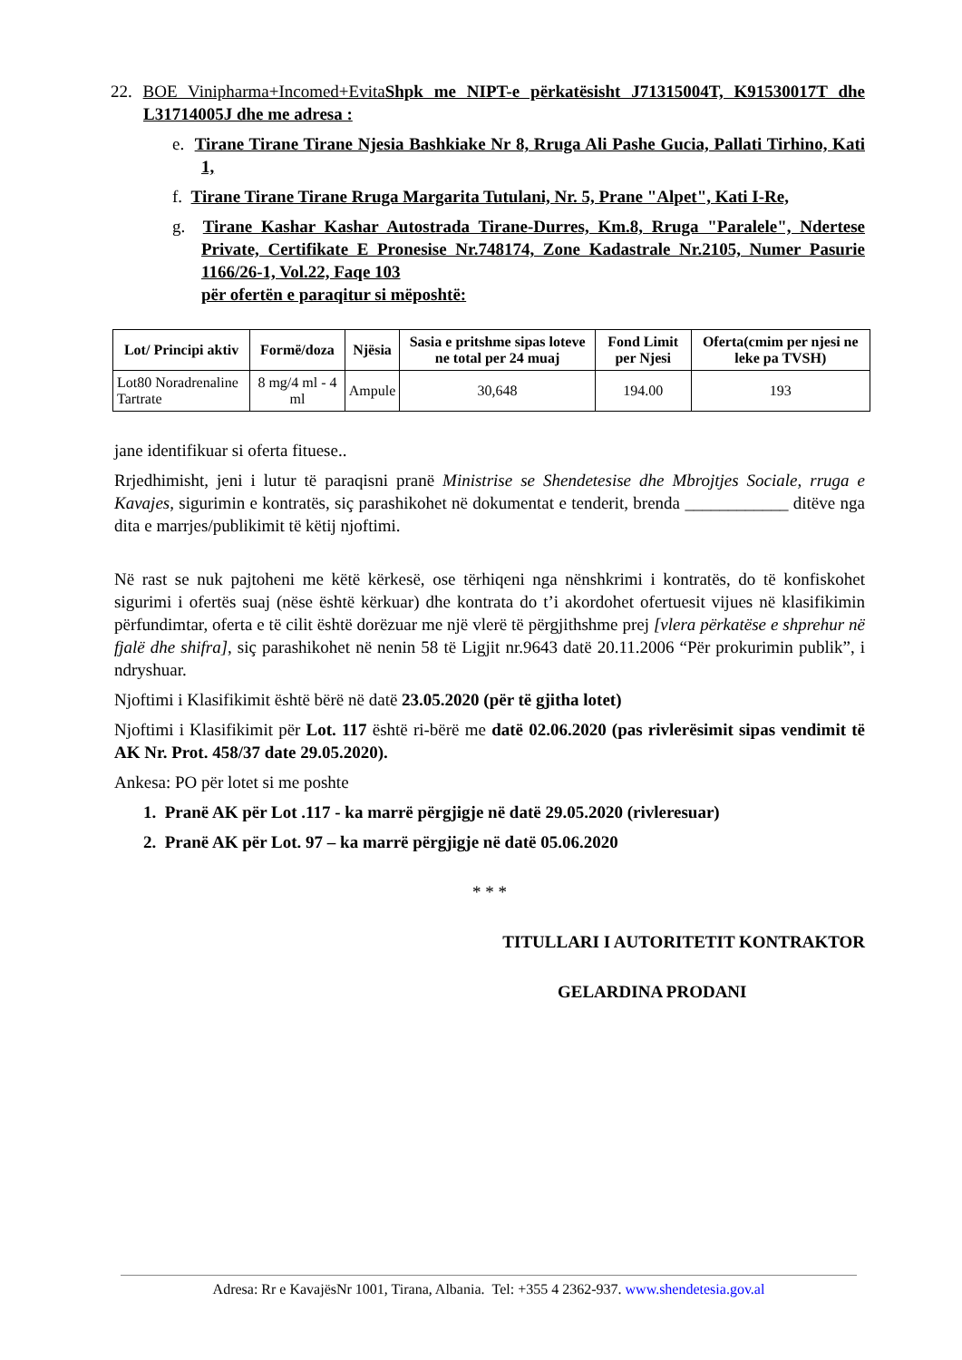22. BOE Vinipharma+Incomed+EvitaShpk me NIPT-e përkatësisht J71315004T, K91530017T dhe L31714005J dhe me adresa :
e. Tirane Tirane Tirane Njesia Bashkiake Nr 8, Rruga Ali Pashe Gucia, Pallati Tirhino, Kati 1,
f. Tirane Tirane Tirane Rruga Margarita Tutulani, Nr. 5, Prane "Alpet", Kati I-Re,
g. Tirane Kashar Kashar Autostrada Tirane-Durres, Km.8, Rruga "Paralele", Ndertese Private, Certifikate E Pronesise Nr.748174, Zone Kadastrale Nr.2105, Numer Pasurie 1166/26-1, Vol.22, Faqe 103
për ofertën e paraqitur si mëposhtë:
| Lot/ Principi aktiv | Formë/doza | Njësia | Sasia e pritshme sipas loteve ne total per 24 muaj | Fond Limit per Njesi | Oferta(cmim per njesi ne leke pa TVSH) |
| --- | --- | --- | --- | --- | --- |
| Lot80 Noradrenaline Tartrate | 8 mg/4 ml - 4 ml | Ampule | 30,648 | 194.00 | 193 |
jane identifikuar si oferta fituese..
Rrjedhimisht, jeni i lutur të paraqisni pranë Ministrise se Shendetesise dhe Mbrojtjes Sociale, rruga e Kavajes, sigurimin e kontratës, siç parashikohet në dokumentat e tenderit, brenda ____________ ditëve nga dita e marrjes/publikimit të këtij njoftimi.
Në rast se nuk pajtoheni me këtë kërkesë, ose tërhiqeni nga nënshkrimi i kontratës, do të konfiskohet sigurimi i ofertës suaj (nëse është kërkuar) dhe kontrata do t’i akordohet ofertuesit vijues në klasifikimin përfundimtar, oferta e të cilit është dorëzuar me një vlerë të përgjithshme prej [vlera përkatëse e shprehur në fjalë dhe shifra], siç parashikohet në nenin 58 të Ligjit nr.9643 datë 20.11.2006 “Për prokurimin publik”, i ndryshuar.
Njoftimi i Klasifikimit është bërë në datë 23.05.2020 (për të gjitha lotet)
Njoftimi i Klasifikimit për Lot. 117 është ri-bërë me datë 02.06.2020 (pas rivlerësimit sipas vendimit të AK Nr. Prot. 458/37 date 29.05.2020).
Ankesa: PO për lotet si me poshte
1. Pranë AK për Lot .117 - ka marrë përgjigje në datë 29.05.2020 (rivleresuar)
2. Pranë AK për Lot. 97 – ka marrë përgjigje në datë 05.06.2020
* * *
TITULLARI I AUTORITETIT KONTRAKTOR
GELARDINA PRODANI
Adresa: Rr e KavajësNr 1001, Tirana, Albania. Tel: +355 4 2362-937. www.shendetesia.gov.al